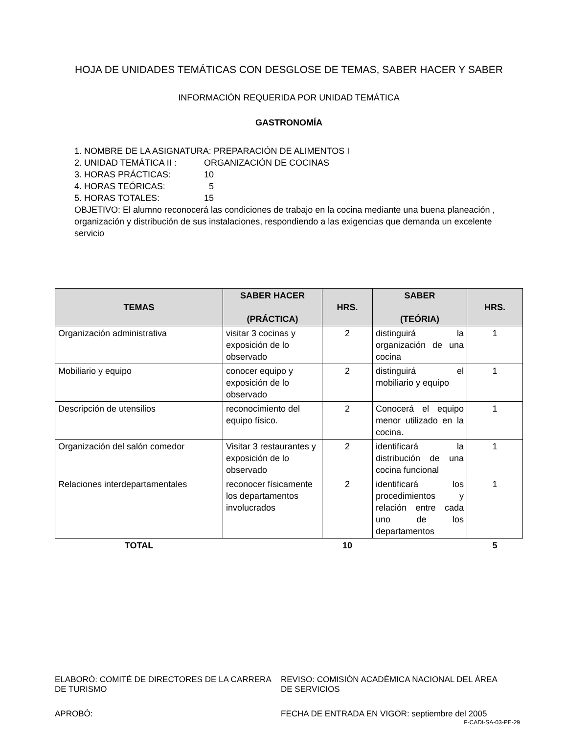HOJA DE UNIDADES TEMÁTICAS CON DESGLOSE DE TEMAS, SABER HACER Y SABER
INFORMACIÓN REQUERIDA POR UNIDAD TEMÁTICA
GASTRONOMÍA
1. NOMBRE DE LA ASIGNATURA: PREPARACIÓN DE ALIMENTOS I
2. UNIDAD TEMÁTICA II : ORGANIZACIÓN DE COCINAS
3. HORAS PRÁCTICAS: 10
4. HORAS TEÓRICAS: 5
5. HORAS TOTALES: 15
OBJETIVO: El alumno reconocerá las condiciones de trabajo en la cocina mediante una buena planeación , organización y distribución de sus instalaciones, respondiendo a las exigencias que demanda un excelente servicio
| TEMAS | SABER HACER (PRÁCTICA) | HRS. | SABER (TEÓRIA) | HRS. |
| --- | --- | --- | --- | --- |
| Organización administrativa | visitar 3 cocinas y exposición de lo observado | 2 | distinguirá la organización de una cocina | 1 |
| Mobiliario y equipo | conocer equipo y exposición de lo observado | 2 | distinguirá el mobiliario y equipo | 1 |
| Descripción de utensilios | reconocimiento del equipo físico. | 2 | Conocerá el equipo menor utilizado en la cocina. | 1 |
| Organización del salón comedor | Visitar 3 restaurantes y exposición de lo observado | 2 | identificará la distribución de una cocina funcional | 1 |
| Relaciones interdepartamentales | reconocer físicamente los departamentos involucrados | 2 | identificará los procedimientos y relación entre cada uno de los departamentos | 1 |
| TOTAL | | 10 | | 5 |
ELABORÓ: COMITÉ DE DIRECTORES DE LA CARRERA DE TURISMO
REVISO: COMISIÓN ACADÉMICA NACIONAL DEL ÁREA DE SERVICIOS
APROBÓ: FECHA DE ENTRADA EN VIGOR: septiembre del 2005
F-CADI-SA-03-PE-29